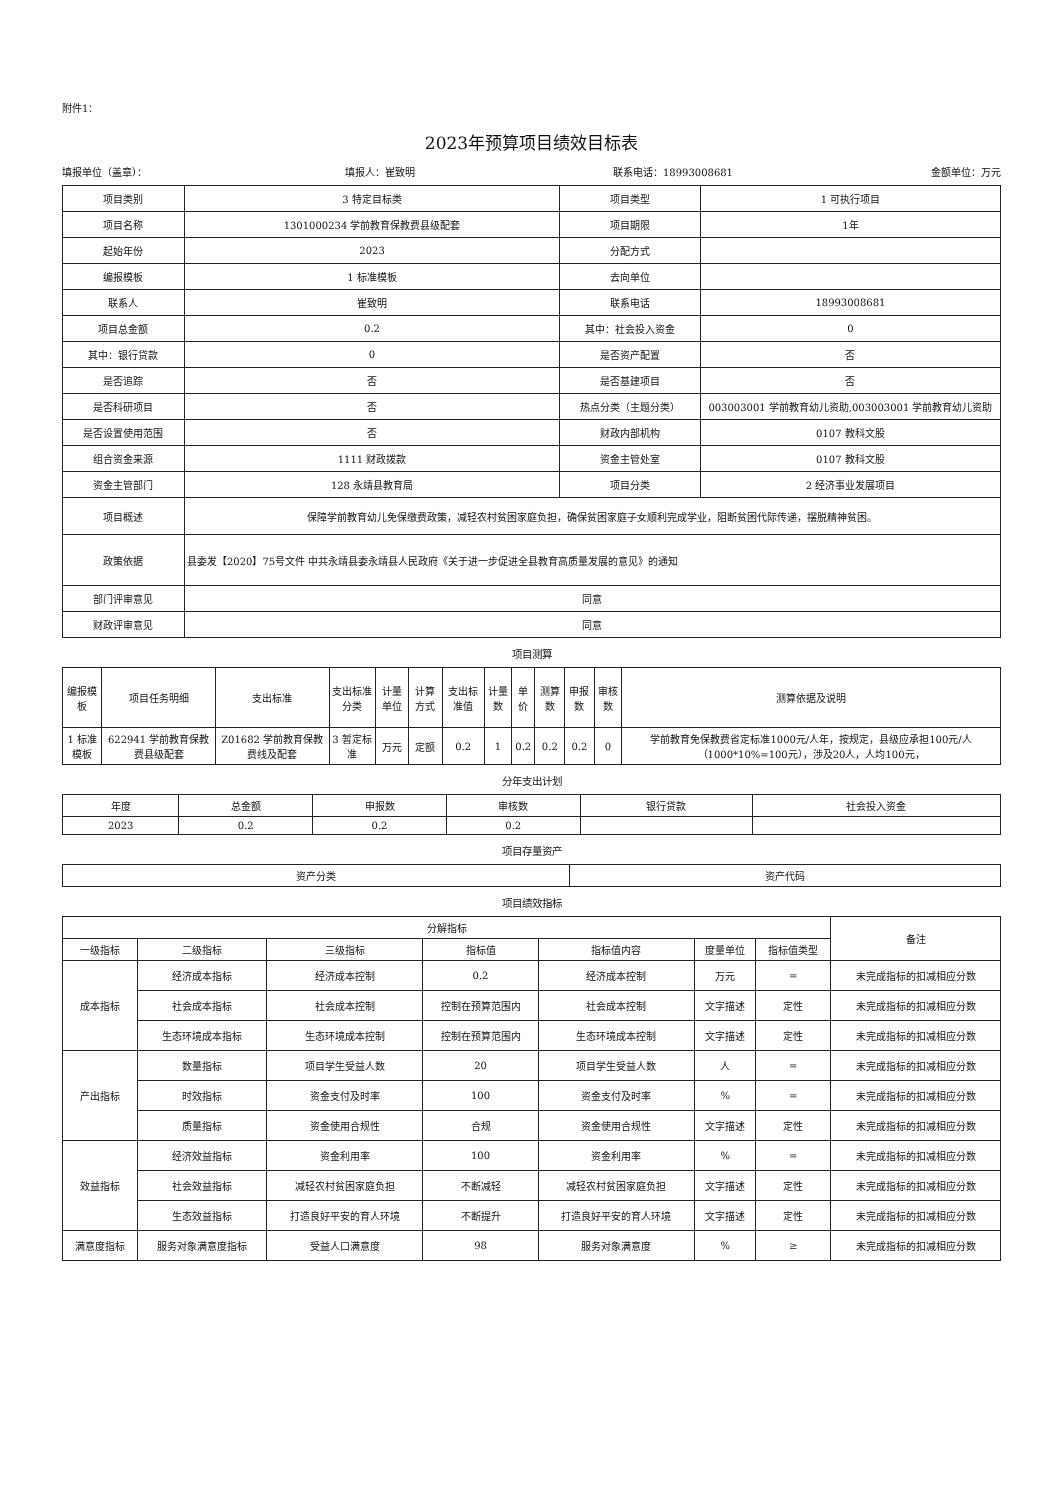附件1：
2023年预算项目绩效目标表
填报单位（盖章）： 填报人：崔致明 联系电话：18993008681 金额单位：万元
| 项目类别 | 3 特定目标类 | 项目类型 | 1 可执行项目 |
| 项目名称 | 1301000234 学前教育保教费县级配套 | 项目期限 | 1年 |
| 起始年份 | 2023 | 分配方式 | |
| 编报模板 | 1 标准模板 | 去向单位 | |
| 联系人 | 崔致明 | 联系电话 | 18993008681 |
| 项目总金额 | 0.2 | 其中：社会投入资金 | 0 |
| 其中：银行贷款 | 0 | 是否资产配置 | 否 |
| 是否追踪 | 否 | 是否基建项目 | 否 |
| 是否科研项目 | 否 | 热点分类（主题分类） | 003003001 学前教育幼儿资助,003003001 学前教育幼儿资助 |
| 是否设置使用范围 | 否 | 财政内部机构 | 0107 教科文股 |
| 组合资金来源 | 1111 财政拨款 | 资金主管处室 | 0107 教科文股 |
| 资金主管部门 | 128 永靖县教育局 | 项目分类 | 2 经济事业发展项目 |
| 项目概述 | 保障学前教育幼儿免保缴费政策，减轻农村贫困家庭负担，确保贫困家庭子女顺利完成学业，阻断贫困代际传递，摆脱精神贫困。 | | |
| 政策依据 | 县委发【2020】75号文件 中共永靖县委永靖县人民政府《关于进一步促进全县教育高质量发展的意见》的通知 | | |
| 部门评审意见 | 同意 | | |
| 财政评审意见 | 同意 | | |
项目测算
| 编报模板 | 项目任务明细 | 支出标准 | 支出标准分类 | 计量单位 | 计算方式 | 支出标准值 | 计量数 | 单价 | 测算数 | 申报数 | 审核数 | 测算依据及说明 |
| --- | --- | --- | --- | --- | --- | --- | --- | --- | --- | --- | --- | --- |
| 1 标准模板 | 622941 学前教育保教费县级配套 | Z01682 学前教育保教费线及配套 | 3 暂定标准 | 万元 | 定额 | 0.2 | 1 | 0.2 | 0.2 | 0.2 | 0 | 学前教育免保教费省定标准1000元/人年，按规定，县级应承担100元/人（1000*10%=100元），涉及20人，人均100元， |
分年支出计划
| 年度 | 总金额 | 申报数 | 审核数 | 银行贷款 | 社会投入资金 |
| --- | --- | --- | --- | --- | --- |
| 2023 | 0.2 | 0.2 | 0.2 | | |
项目存量资产
| 资产分类 | 资产代码 |
| --- | --- |
项目绩效指标
| 分解指标 | | | | | | | 备注 |
| --- | --- | --- | --- | --- | --- | --- | --- |
| 一级指标 | 二级指标 | 三级指标 | 指标值 | 指标值内容 | 度量单位 | 指标值类型 | |
| 成本指标 | 经济成本指标 | 经济成本控制 | 0.2 | 经济成本控制 | 万元 | = | 未完成指标的扣减相应分数 |
| | 社会成本指标 | 社会成本控制 | 控制在预算范围内 | 社会成本控制 | 文字描述 | 定性 | 未完成指标的扣减相应分数 |
| | 生态环境成本指标 | 生态环境成本控制 | 控制在预算范围内 | 生态环境成本控制 | 文字描述 | 定性 | 未完成指标的扣减相应分数 |
| 产出指标 | 数量指标 | 项目学生受益人数 | 20 | 项目学生受益人数 | 人 | = | 未完成指标的扣减相应分数 |
| | 时效指标 | 资金支付及时率 | 100 | 资金支付及时率 | % | = | 未完成指标的扣减相应分数 |
| | 质量指标 | 资金使用合规性 | 合规 | 资金使用合规性 | 文字描述 | 定性 | 未完成指标的扣减相应分数 |
| 效益指标 | 经济效益指标 | 资金利用率 | 100 | 资金利用率 | % | = | 未完成指标的扣减相应分数 |
| | 社会效益指标 | 减轻农村贫困家庭负担 | 不断减轻 | 减轻农村贫困家庭负担 | 文字描述 | 定性 | 未完成指标的扣减相应分数 |
| | 生态效益指标 | 打造良好平安的育人环境 | 不断提升 | 打造良好平安的育人环境 | 文字描述 | 定性 | 未完成指标的扣减相应分数 |
| 满意度指标 | 服务对象满意度指标 | 受益人口满意度 | 98 | 服务对象满意度 | % | ≥ | 未完成指标的扣减相应分数 |